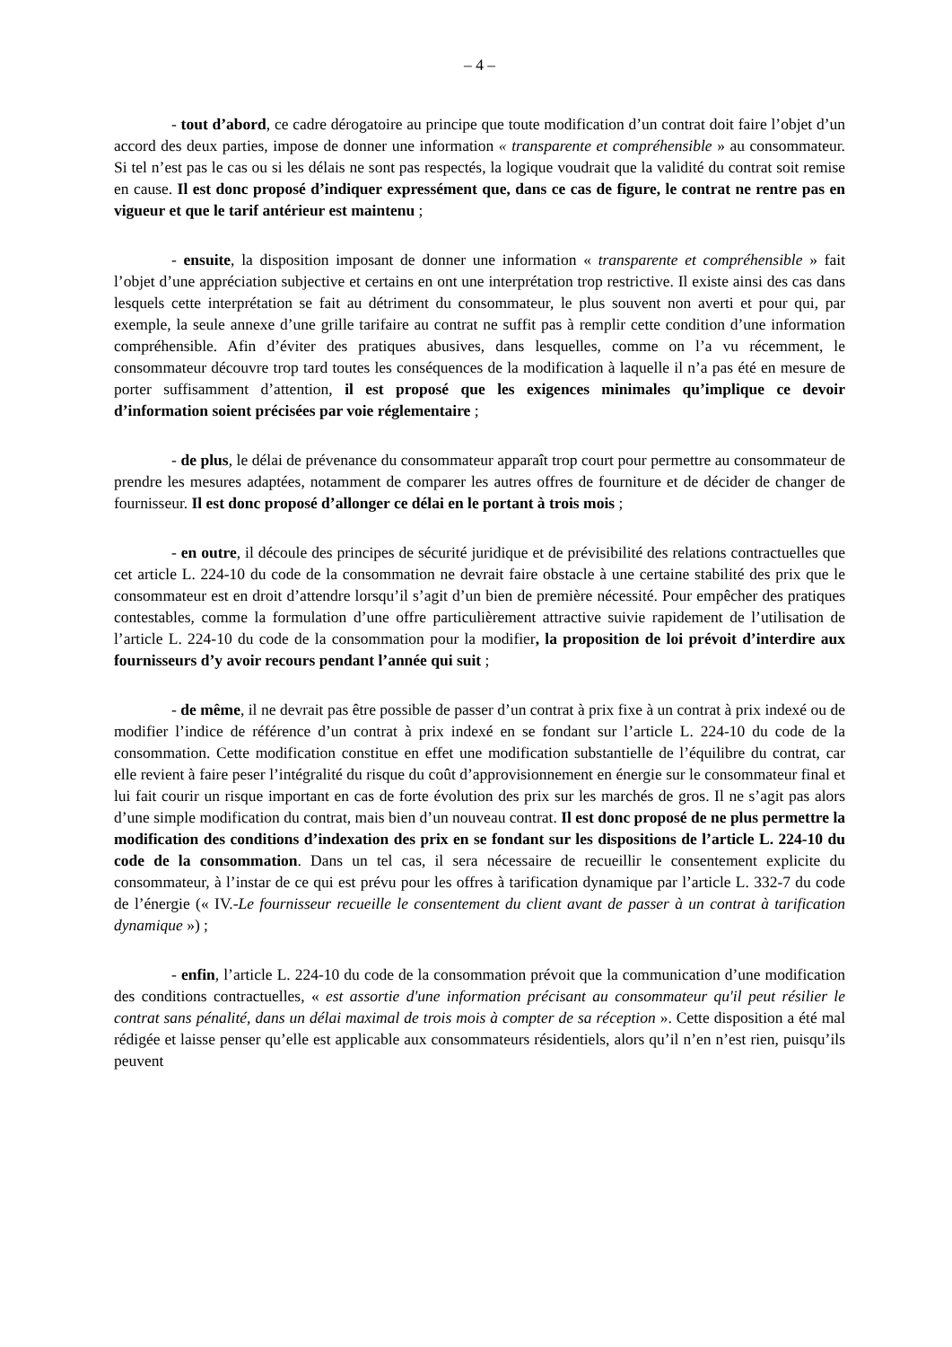– 4 –
- tout d’abord, ce cadre dérogatoire au principe que toute modification d’un contrat doit faire l’objet d’un accord des deux parties, impose de donner une information « transparente et compréhensible » au consommateur. Si tel n’est pas le cas ou si les délais ne sont pas respectés, la logique voudrait que la validité du contrat soit remise en cause. Il est donc proposé d’indiquer expressément que, dans ce cas de figure, le contrat ne rentre pas en vigueur et que le tarif antérieur est maintenu ;
- ensuite, la disposition imposant de donner une information « transparente et compréhensible » fait l’objet d’une appréciation subjective et certains en ont une interprétation trop restrictive. Il existe ainsi des cas dans lesquels cette interprétation se fait au détriment du consommateur, le plus souvent non averti et pour qui, par exemple, la seule annexe d’une grille tarifaire au contrat ne suffit pas à remplir cette condition d’une information compréhensible. Afin d’éviter des pratiques abusives, dans lesquelles, comme on l’a vu récemment, le consommateur découvre trop tard toutes les conséquences de la modification à laquelle il n’a pas été en mesure de porter suffisamment d’attention, il est proposé que les exigences minimales qu’implique ce devoir d’information soient précisées par voie réglementaire ;
- de plus, le délai de prévenance du consommateur apparaît trop court pour permettre au consommateur de prendre les mesures adaptées, notamment de comparer les autres offres de fourniture et de décider de changer de fournisseur. Il est donc proposé d’allonger ce délai en le portant à trois mois ;
- en outre, il découle des principes de sécurité juridique et de prévisibilité des relations contractuelles que cet article L. 224-10 du code de la consommation ne devrait faire obstacle à une certaine stabilité des prix que le consommateur est en droit d’attendre lorsqu’il s’agit d’un bien de première nécessité. Pour empêcher des pratiques contestables, comme la formulation d’une offre particulièrement attractive suivie rapidement de l’utilisation de l’article L. 224-10 du code de la consommation pour la modifier, la proposition de loi prévoit d’interdire aux fournisseurs d’y avoir recours pendant l’année qui suit ;
- de même, il ne devrait pas être possible de passer d’un contrat à prix fixe à un contrat à prix indexé ou de modifier l’indice de référence d’un contrat à prix indexé en se fondant sur l’article L. 224-10 du code de la consommation. Cette modification constitue en effet une modification substantielle de l’équilibre du contrat, car elle revient à faire peser l’intégralité du risque du coût d’approvisionnement en énergie sur le consommateur final et lui fait courir un risque important en cas de forte évolution des prix sur les marchés de gros. Il ne s’agit pas alors d’une simple modification du contrat, mais bien d’un nouveau contrat. Il est donc proposé de ne plus permettre la modification des conditions d’indexation des prix en se fondant sur les dispositions de l’article L. 224-10 du code de la consommation. Dans un tel cas, il sera nécessaire de recueillir le consentement explicite du consommateur, à l’instar de ce qui est prévu pour les offres à tarification dynamique par l’article L. 332-7 du code de l’énergie (« IV.-Le fournisseur recueille le consentement du client avant de passer à un contrat à tarification dynamique ») ;
- enfin, l’article L. 224-10 du code de la consommation prévoit que la communication d’une modification des conditions contractuelles, « est assortie d'une information précisant au consommateur qu'il peut résilier le contrat sans pénalité, dans un délai maximal de trois mois à compter de sa réception ». Cette disposition a été mal rédigée et laisse penser qu’elle est applicable aux consommateurs résidentiels, alors qu’il n’en n’est rien, puisqu’ils peuvent